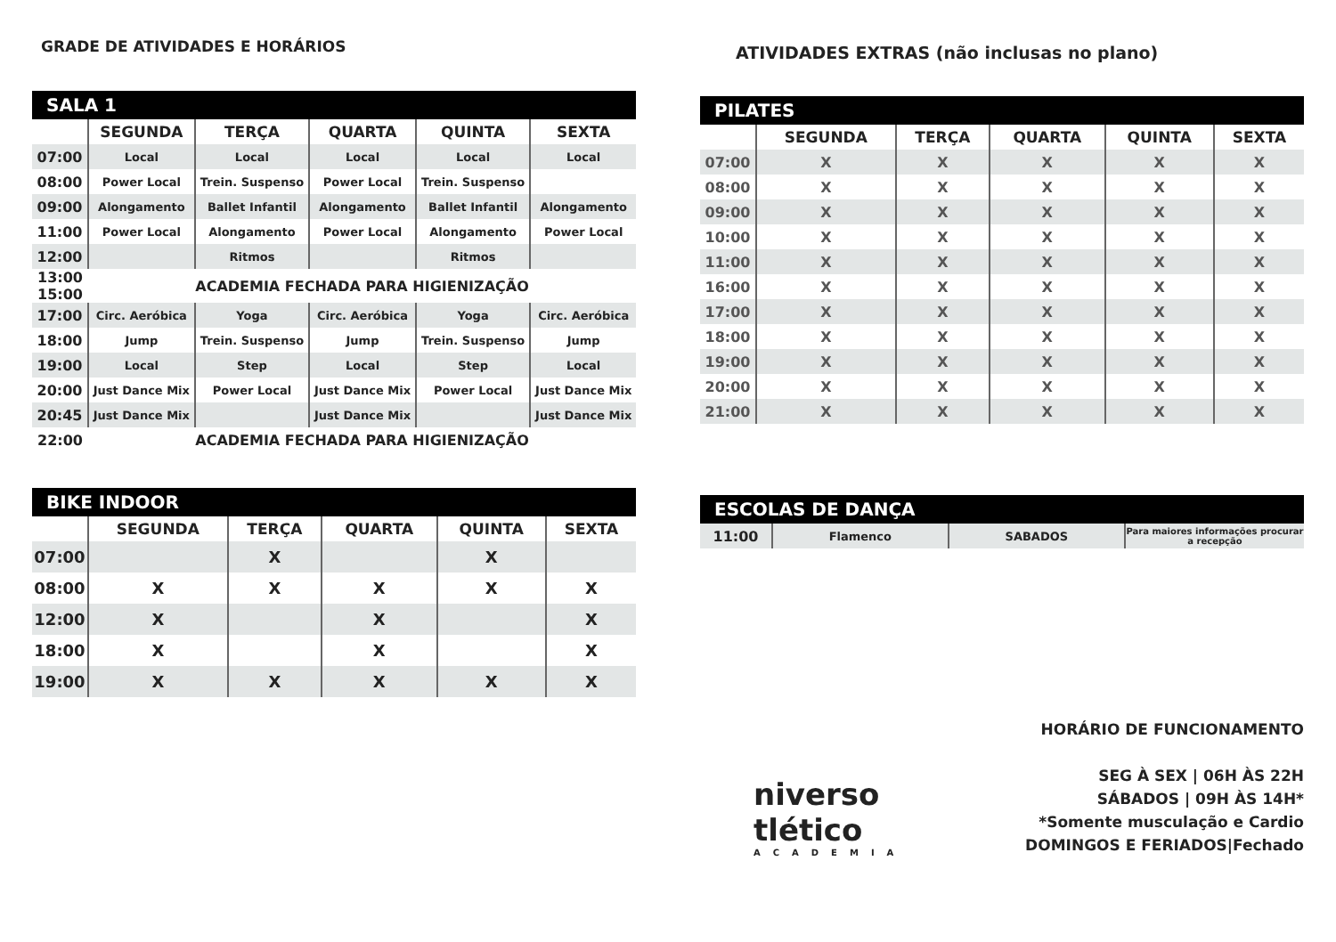GRADE DE ATIVIDADES E HORÁRIOS
SALA 1
| | SEGUNDA | TERÇA | QUARTA | QUINTA | SEXTA |
| --- | --- | --- | --- | --- | --- |
| 07:00 | Local | Local | Local | Local | Local |
| 08:00 | Power Local | Trein. Suspenso | Power Local | Trein. Suspenso | |
| 09:00 | Alongamento | Ballet Infantil | Alongamento | Ballet Infantil | Alongamento |
| 11:00 | Power Local | Alongamento | Power Local | Alongamento | Power Local |
| 12:00 | | Ritmos | | Ritmos | |
| 13:00 15:00 | ACADEMIA FECHADA PARA HIGIENIZAÇÃO | | | | |
| 17:00 | Circ. Aeróbica | Yoga | Circ. Aeróbica | Yoga | Circ. Aeróbica |
| 18:00 | Jump | Trein. Suspenso | Jump | Trein. Suspenso | Jump |
| 19:00 | Local | Step | Local | Step | Local |
| 20:00 | Just Dance Mix | Power Local | Just Dance Mix | Power Local | Just Dance Mix |
| 20:45 | Just Dance Mix | | Just Dance Mix | | Just Dance Mix |
| 22:00 | ACADEMIA FECHADA PARA HIGIENIZAÇÃO | | | | |
BIKE INDOOR
| | SEGUNDA | TERÇA | QUARTA | QUINTA | SEXTA |
| --- | --- | --- | --- | --- | --- |
| 07:00 | | X | | X | |
| 08:00 | X | X | X | X | X |
| 12:00 | X | | X | | X |
| 18:00 | X | | X | | X |
| 19:00 | X | X | X | X | X |
ATIVIDADES EXTRAS (não inclusas no plano)
PILATES
| | SEGUNDA | TERÇA | QUARTA | QUINTA | SEXTA |
| --- | --- | --- | --- | --- | --- |
| 07:00 | X | X | X | X | X |
| 08:00 | X | X | X | X | X |
| 09:00 | X | X | X | X | X |
| 10:00 | X | X | X | X | X |
| 11:00 | X | X | X | X | X |
| 16:00 | X | X | X | X | X |
| 17:00 | X | X | X | X | X |
| 18:00 | X | X | X | X | X |
| 19:00 | X | X | X | X | X |
| 20:00 | X | X | X | X | X |
| 21:00 | X | X | X | X | X |
ESCOLAS DE DANÇA
| 11:00 | Flamenco | SABADOS | Para maiores informações procurar a recepção |
HORÁRIO DE FUNCIONAMENTO
SEG À SEX | 06H ÀS 22H
SÁBADOS | 09H ÀS 14H*
*Somente musculação e Cardio
DOMINGOS E FERIADOS|Fechado
niverso
tlético
ACADEMIA